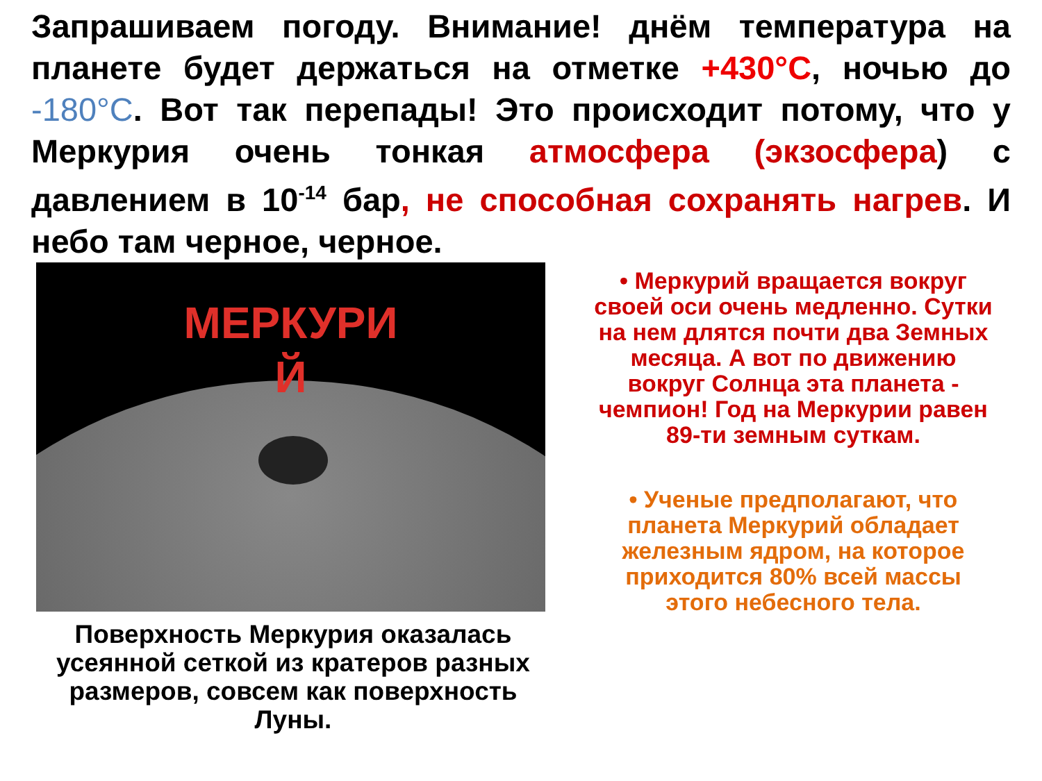Запрашиваем погоду. Внимание! днём температура на планете будет держаться на отметке +430°С, ночью до -180°С. Вот так перепады! Это происходит потому, что у Меркурия очень тонкая атмосфера (экзосфера) с давлением в 10<sup>-14</sup> бар, не способная сохранять нагрев. И небо там черное, черное.
МЕРКУРИ Й
Поверхность Меркурия оказалась усеянной сеткой из кратеров разных размеров, совсем как поверхность Луны.
• Меркурий вращается вокруг своей оси очень медленно. Сутки на нем длятся почти два Земных месяца. А вот по движению вокруг Солнца эта планета - чемпион! Год на Меркурии равен 89-ти земным суткам.
• Ученые предполагают, что планета Меркурий обладает железным ядром, на которое приходится 80% всей массы этого небесного тела.